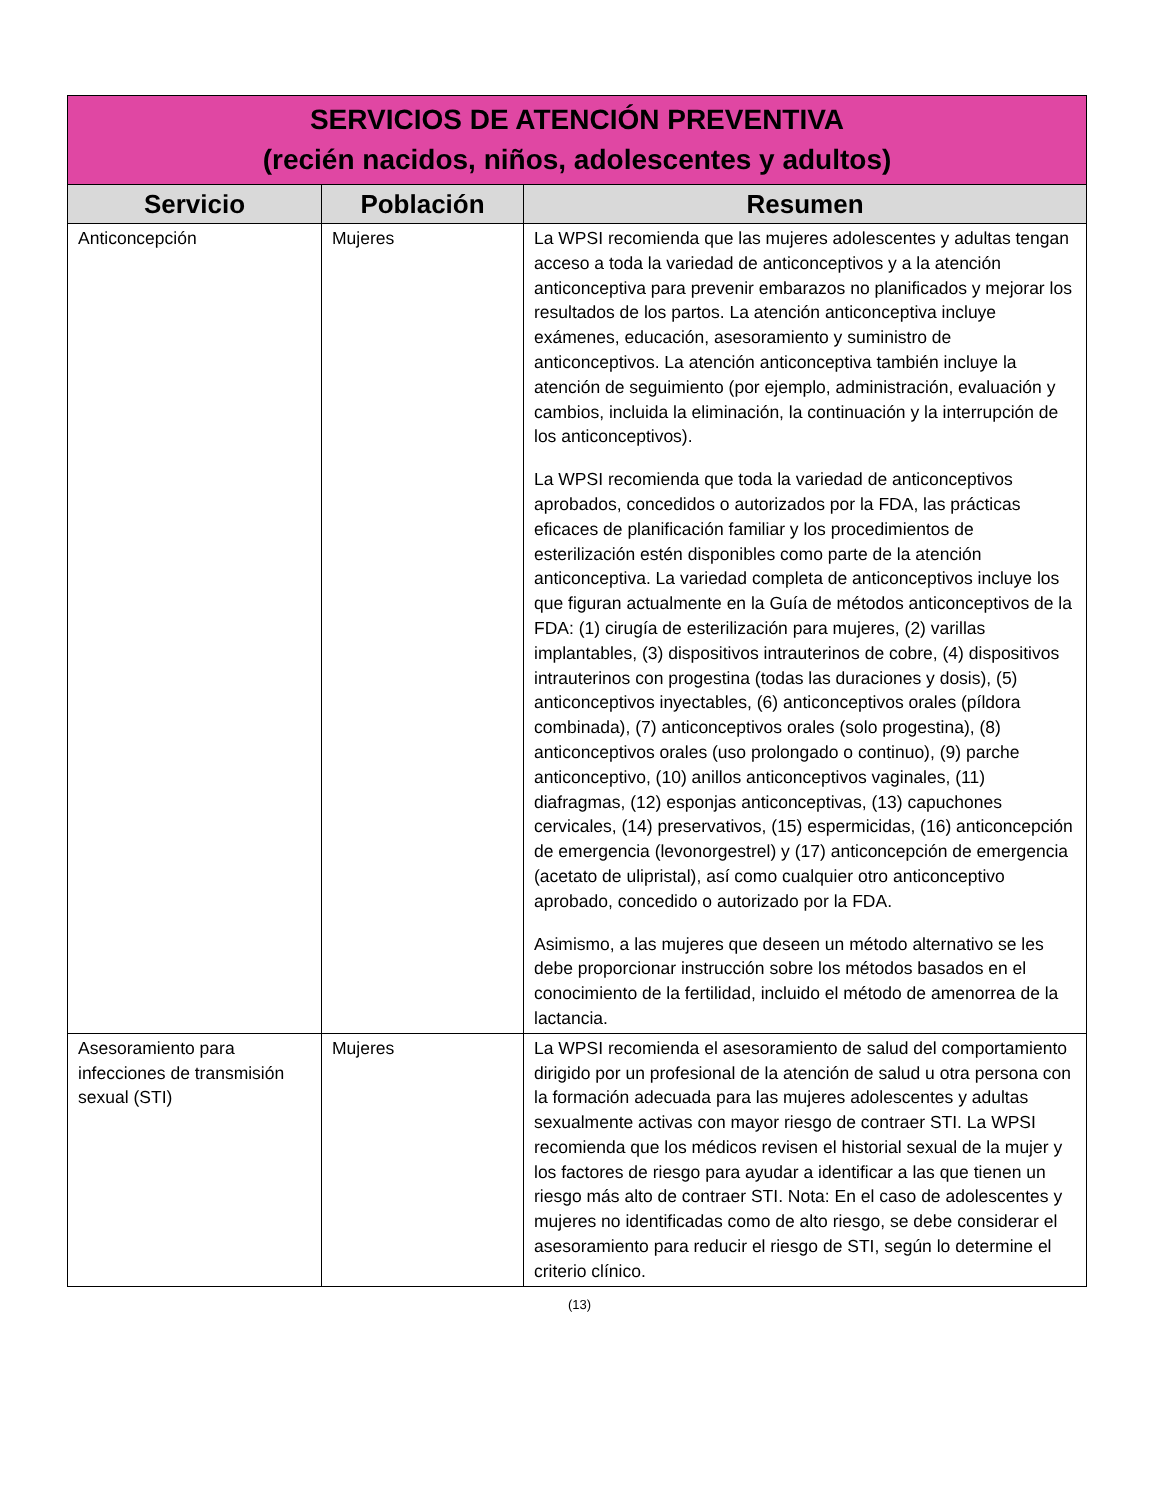| SERVICIOS DE ATENCIÓN PREVENTIVA (recién nacidos, niños, adolescentes y adultos) | | |
| Servicio | Población | Resumen |
| Anticoncepción | Mujeres | La WPSI recomienda que las mujeres adolescentes y adultas tengan acceso a toda la variedad de anticonceptivos y a la atención anticonceptiva para prevenir embarazos no planificados y mejorar los resultados de los partos. La atención anticonceptiva incluye exámenes, educación, asesoramiento y suministro de anticonceptivos. La atención anticonceptiva también incluye la atención de seguimiento (por ejemplo, administración, evaluación y cambios, incluida la eliminación, la continuación y la interrupción de los anticonceptivos). La WPSI recomienda que toda la variedad de anticonceptivos aprobados, concedidos o autorizados por la FDA, las prácticas eficaces de planificación familiar y los procedimientos de esterilización estén disponibles como parte de la atención anticonceptiva. La variedad completa de anticonceptivos incluye los que figuran actualmente en la Guía de métodos anticonceptivos de la FDA: (1) cirugía de esterilización para mujeres, (2) varillas implantables, (3) dispositivos intrauterinos de cobre, (4) dispositivos intrauterinos con progestina (todas las duraciones y dosis), (5) anticonceptivos inyectables, (6) anticonceptivos orales (píldora combinada), (7) anticonceptivos orales (solo progestina), (8) anticonceptivos orales (uso prolongado o continuo), (9) parche anticonceptivo, (10) anillos anticonceptivos vaginales, (11) diafragmas, (12) esponjas anticonceptivas, (13) capuchones cervicales, (14) preservativos, (15) espermicidas, (16) anticoncepción de emergencia (levonorgestrel) y (17) anticoncepción de emergencia (acetato de ulipristal), así como cualquier otro anticonceptivo aprobado, concedido o autorizado por la FDA. Asimismo, a las mujeres que deseen un método alternativo se les debe proporcionar instrucción sobre los métodos basados en el conocimiento de la fertilidad, incluido el método de amenorrea de la lactancia. |
| Asesoramiento para infecciones de transmisión sexual (STI) | Mujeres | La WPSI recomienda el asesoramiento de salud del comportamiento dirigido por un profesional de la atención de salud u otra persona con la formación adecuada para las mujeres adolescentes y adultas sexualmente activas con mayor riesgo de contraer STI. La WPSI recomienda que los médicos revisen el historial sexual de la mujer y los factores de riesgo para ayudar a identificar a las que tienen un riesgo más alto de contraer STI. Nota: En el caso de adolescentes y mujeres no identificadas como de alto riesgo, se debe considerar el asesoramiento para reducir el riesgo de STI, según lo determine el criterio clínico. |
(13)